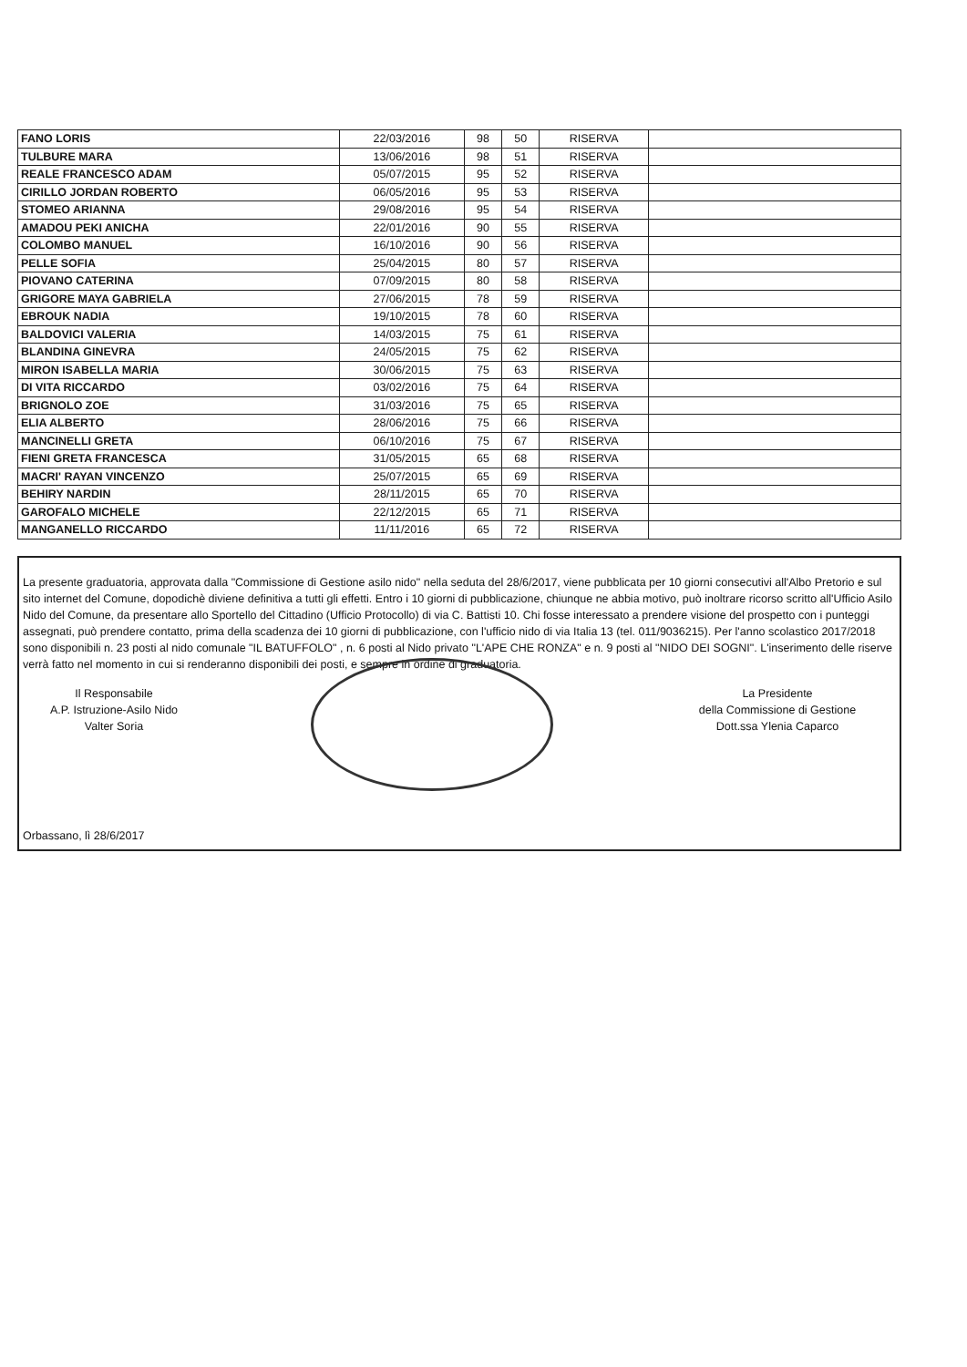| FANO LORIS | 22/03/2016 | 98 | 50 | RISERVA | |
| TULBURE MARA | 13/06/2016 | 98 | 51 | RISERVA | |
| REALE FRANCESCO ADAM | 05/07/2015 | 95 | 52 | RISERVA | |
| CIRILLO JORDAN ROBERTO | 06/05/2016 | 95 | 53 | RISERVA | |
| STOMEO ARIANNA | 29/08/2016 | 95 | 54 | RISERVA | |
| AMADOU PEKI ANICHA | 22/01/2016 | 90 | 55 | RISERVA | |
| COLOMBO MANUEL | 16/10/2016 | 90 | 56 | RISERVA | |
| PELLE SOFIA | 25/04/2015 | 80 | 57 | RISERVA | |
| PIOVANO CATERINA | 07/09/2015 | 80 | 58 | RISERVA | |
| GRIGORE MAYA GABRIELA | 27/06/2015 | 78 | 59 | RISERVA | |
| EBROUK NADIA | 19/10/2015 | 78 | 60 | RISERVA | |
| BALDOVICI VALERIA | 14/03/2015 | 75 | 61 | RISERVA | |
| BLANDINA GINEVRA | 24/05/2015 | 75 | 62 | RISERVA | |
| MIRON ISABELLA MARIA | 30/06/2015 | 75 | 63 | RISERVA | |
| DI VITA RICCARDO | 03/02/2016 | 75 | 64 | RISERVA | |
| BRIGNOLO ZOE | 31/03/2016 | 75 | 65 | RISERVA | |
| ELIA ALBERTO | 28/06/2016 | 75 | 66 | RISERVA | |
| MANCINELLI GRETA | 06/10/2016 | 75 | 67 | RISERVA | |
| FIENI GRETA FRANCESCA | 31/05/2015 | 65 | 68 | RISERVA | |
| MACRI' RAYAN VINCENZO | 25/07/2015 | 65 | 69 | RISERVA | |
| BEHIRY NARDIN | 28/11/2015 | 65 | 70 | RISERVA | |
| GAROFALO MICHELE | 22/12/2015 | 65 | 71 | RISERVA | |
| MANGANELLO RICCARDO | 11/11/2016 | 65 | 72 | RISERVA | |
La presente graduatoria, approvata dalla "Commissione di Gestione asilo nido" nella seduta del 28/6/2017, viene pubblicata per 10 giorni consecutivi all'Albo Pretorio e sul sito internet del Comune, dopodichè diviene definitiva a tutti gli effetti. Entro i 10 giorni di pubblicazione, chiunque ne abbia motivo, può inoltrare ricorso scritto all'Ufficio Asilo Nido del Comune, da presentare allo Sportello del Cittadino (Ufficio Protocollo) di via C. Battisti 10. Chi fosse interessato a prendere visione del prospetto con i punteggi assegnati, può prendere contatto, prima della scadenza dei 10 giorni di pubblicazione, con l'ufficio nido di via Italia 13 (tel. 011/9036215). Per l'anno scolastico 2017/2018 sono disponibili n. 23 posti al nido comunale "IL BATUFFOLO" , n. 6 posti al Nido privato "L'APE CHE RONZA" e n. 9 posti al "NIDO DEI SOGNI". L'inserimento delle riserve verrà fatto nel momento in cui si renderanno disponibili dei posti, e sempre in ordine di graduatoria.
Il Responsabile
A.P. Istruzione-Asilo Nido
Valter Soria
La Presidente
della Commissione di Gestione
Dott.ssa Ylenia Caparco
Orbassano, lì 28/6/2017